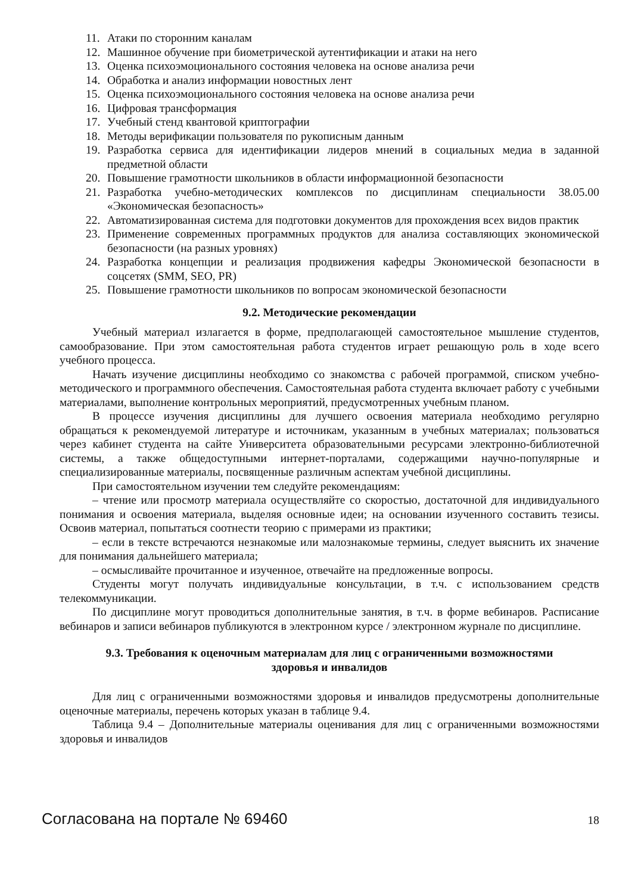11. Атаки по сторонним каналам
12. Машинное обучение при биометрической аутентификации и атаки на него
13. Оценка психоэмоционального состояния человека на основе анализа речи
14. Обработка и анализ информации новостных лент
15. Оценка психоэмоционального состояния человека на основе анализа речи
16. Цифровая трансформация
17. Учебный стенд квантовой криптографии
18. Методы верификации пользователя по рукописным данным
19. Разработка сервиса для идентификации лидеров мнений в социальных медиа в заданной предметной области
20. Повышение грамотности школьников в области информационной безопасности
21. Разработка учебно-методических комплексов по дисциплинам специальности 38.05.00 «Экономическая безопасность»
22. Автоматизированная система для подготовки документов для прохождения всех видов практик
23. Применение современных программных продуктов для анализа составляющих экономической безопасности (на разных уровнях)
24. Разработка концепции и реализация продвижения кафедры Экономической безопасности в соцсетях (SMM, SEO, PR)
25. Повышение грамотности школьников по вопросам экономической безопасности
9.2. Методические рекомендации
Учебный материал излагается в форме, предполагающей самостоятельное мышление студентов, самообразование. При этом самостоятельная работа студентов играет решающую роль в ходе всего учебного процесса.
Начать изучение дисциплины необходимо со знакомства с рабочей программой, списком учебно-методического и программного обеспечения. Самостоятельная работа студента включает работу с учебными материалами, выполнение контрольных мероприятий, предусмотренных учебным планом.
В процессе изучения дисциплины для лучшего освоения материала необходимо регулярно обращаться к рекомендуемой литературе и источникам, указанным в учебных материалах; пользоваться через кабинет студента на сайте Университета образовательными ресурсами электронно-библиотечной системы, а также общедоступными интернет-порталами, содержащими научно-популярные и специализированные материалы, посвященные различным аспектам учебной дисциплины.
При самостоятельном изучении тем следуйте рекомендациям:
– чтение или просмотр материала осуществляйте со скоростью, достаточной для индивидуального понимания и освоения материала, выделяя основные идеи; на основании изученного составить тезисы. Освоив материал, попытаться соотнести теорию с примерами из практики;
– если в тексте встречаются незнакомые или малознакомые термины, следует выяснить их значение для понимания дальнейшего материала;
– осмысливайте прочитанное и изученное, отвечайте на предложенные вопросы.
Студенты могут получать индивидуальные консультации, в т.ч. с использованием средств телекоммуникации.
По дисциплине могут проводиться дополнительные занятия, в т.ч. в форме вебинаров. Расписание вебинаров и записи вебинаров публикуются в электронном курсе / электронном журнале по дисциплине.
9.3. Требования к оценочным материалам для лиц с ограниченными возможностями
здоровья и инвалидов
Для лиц с ограниченными возможностями здоровья и инвалидов предусмотрены дополнительные оценочные материалы, перечень которых указан в таблице 9.4.
Таблица 9.4 – Дополнительные материалы оценивания для лиц с ограниченными возможностями здоровья и инвалидов
Согласована на портале № 69460 18